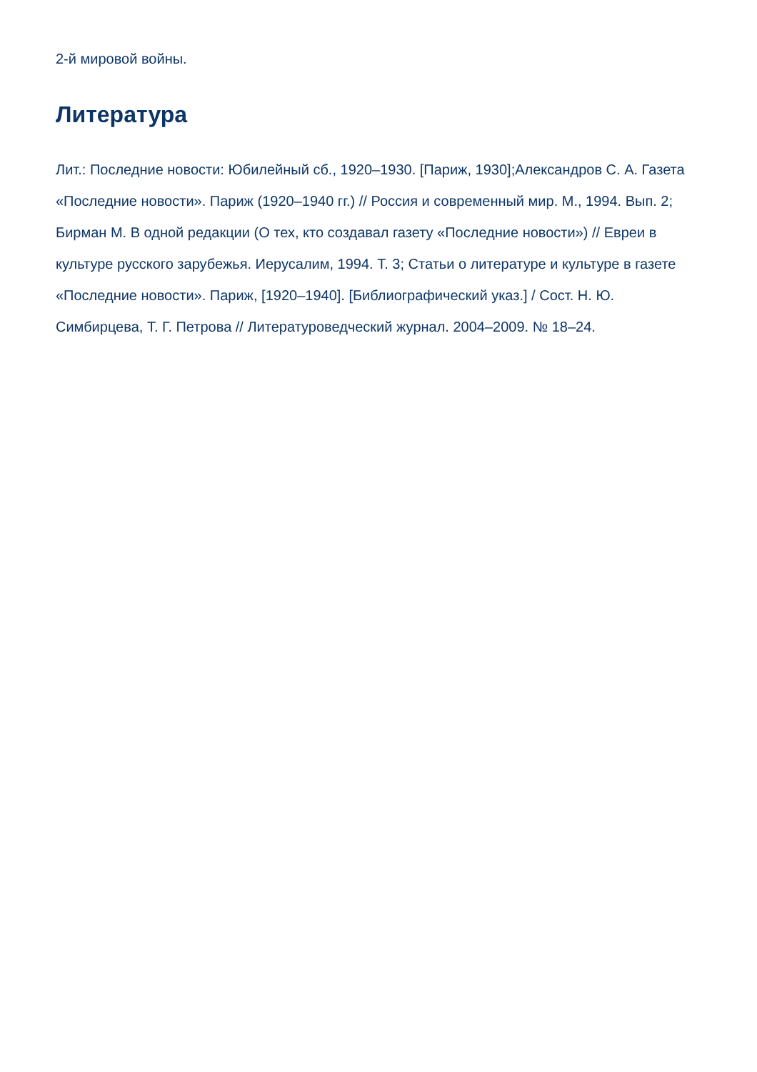2-й мировой войны.
Литература
Лит.: Последние новости: Юбилейный сб., 1920–1930. [Париж, 1930];Александров С. А. Газета «Последние новости». Париж (1920–1940 гг.) // Россия и современный мир. М., 1994. Вып. 2; Бирман М. В одной редакции (О тех, кто создавал газету «Последние новости») // Евреи в культуре русского зарубежья. Иерусалим, 1994. Т. 3; Статьи о литературе и культуре в газете «Последние новости». Париж, [1920–1940]. [Библиографический указ.] / Сост. Н. Ю. Симбирцева, Т. Г. Петрова // Литературоведческий журнал. 2004–2009. № 18–24.